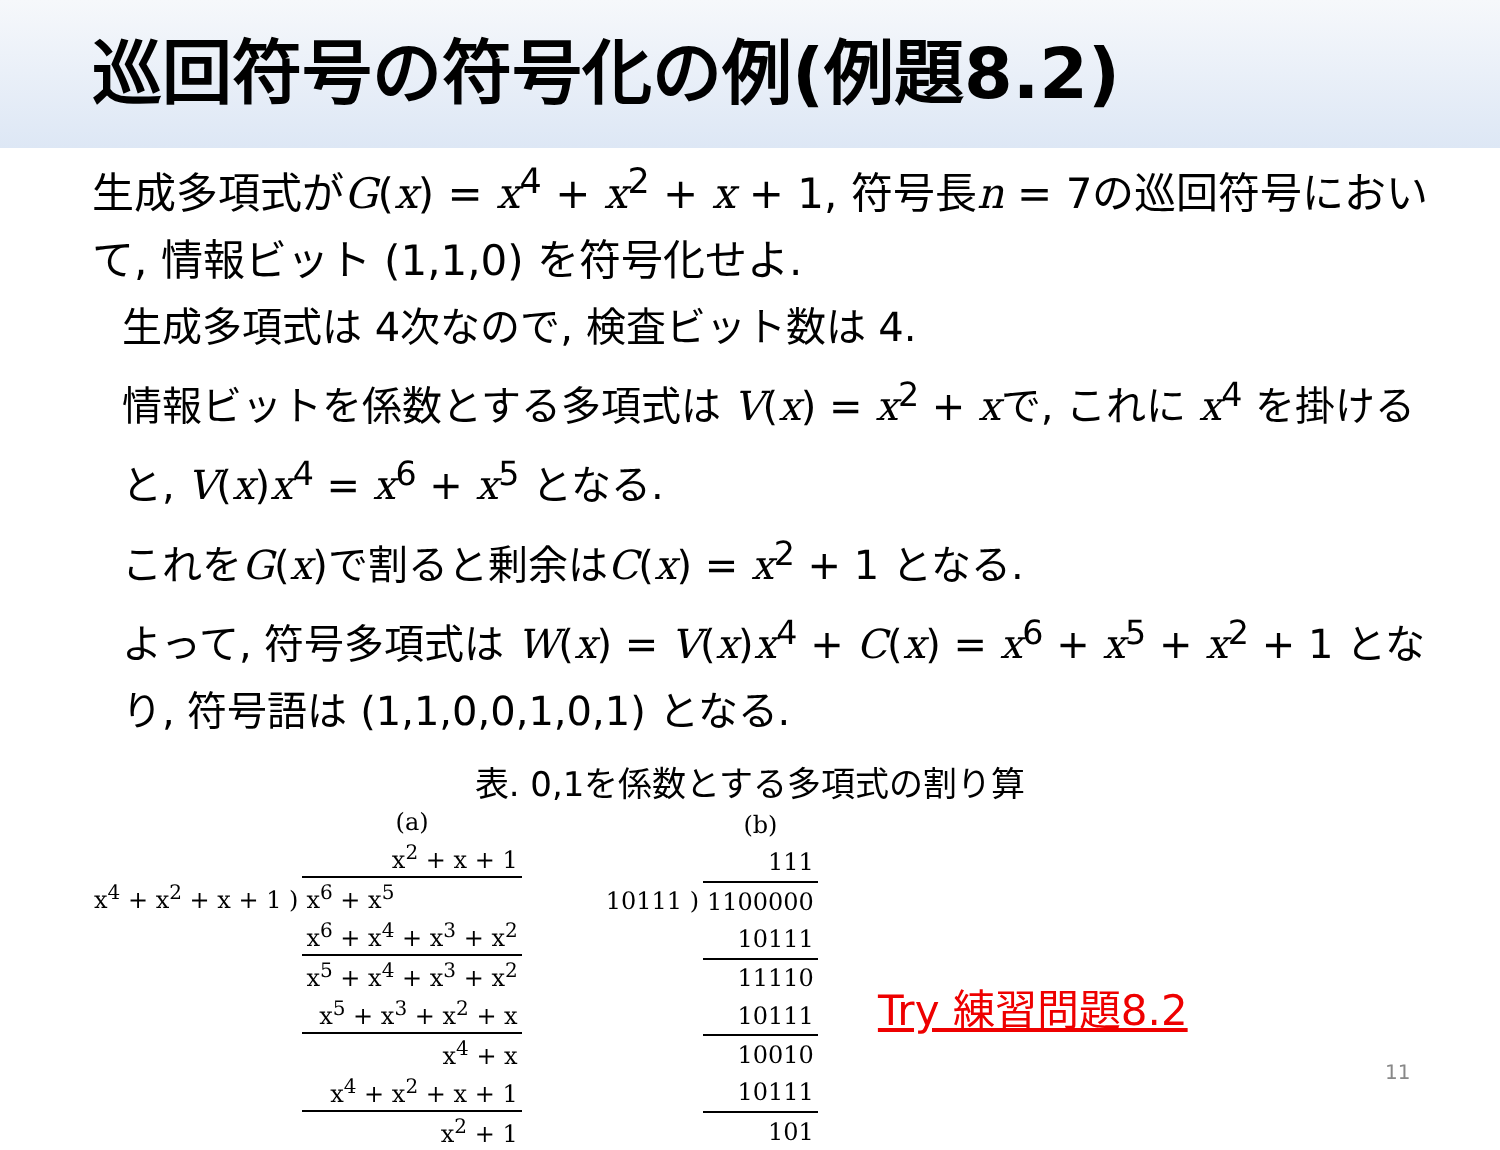巡回符号の符号化の例(例題8.2)
生成多項式がG(x) = x<sup>4</sup> + x<sup>2</sup> + x + 1, 符号長n = 7の巡回符号において, 情報ビット (1,1,0) を符号化せよ.
生成多項式は 4次なので, 検査ビット数は 4.
情報ビットを係数とする多項式は V(x) = x<sup>2</sup> + xで, これに x<sup>4</sup> を掛けると, V(x)x<sup>4</sup> = x<sup>6</sup> + x<sup>5</sup> となる.
これをG(x)で割ると剰余はC(x) = x<sup>2</sup> + 1 となる.
よって, 符号多項式は W(x) = V(x)x<sup>4</sup> + C(x) = x<sup>6</sup> + x<sup>5</sup> + x<sup>2</sup> + 1 となり, 符号語は (1,1,0,0,1,0,1) となる.
表. 0,1を係数とする多項式の割り算
| | (a) |
| | x<sup>2</sup> + x + 1 |
| x<sup>4</sup> + x<sup>2</sup> + x + 1 ) | x<sup>6</sup> + x<sup>5</sup> |
| | x<sup>6</sup> + x<sup>4</sup> + x<sup>3</sup> + x<sup>2</sup> |
| | x<sup>5</sup> + x<sup>4</sup> + x<sup>3</sup> + x<sup>2</sup> |
| | x<sup>5</sup> + x<sup>3</sup> + x<sup>2</sup> + x |
| | x<sup>4</sup> + x |
| | x<sup>4</sup> + x<sup>2</sup> + x + 1 |
| | x<sup>2</sup> + 1 |
| | (b) |
| | 111 |
| 10111 ) | 1100000 |
| | 10111 |
| | 11110 |
| | 10111 |
| | 10010 |
| | 10111 |
| | 101 |
Try 練習問題8.2
11